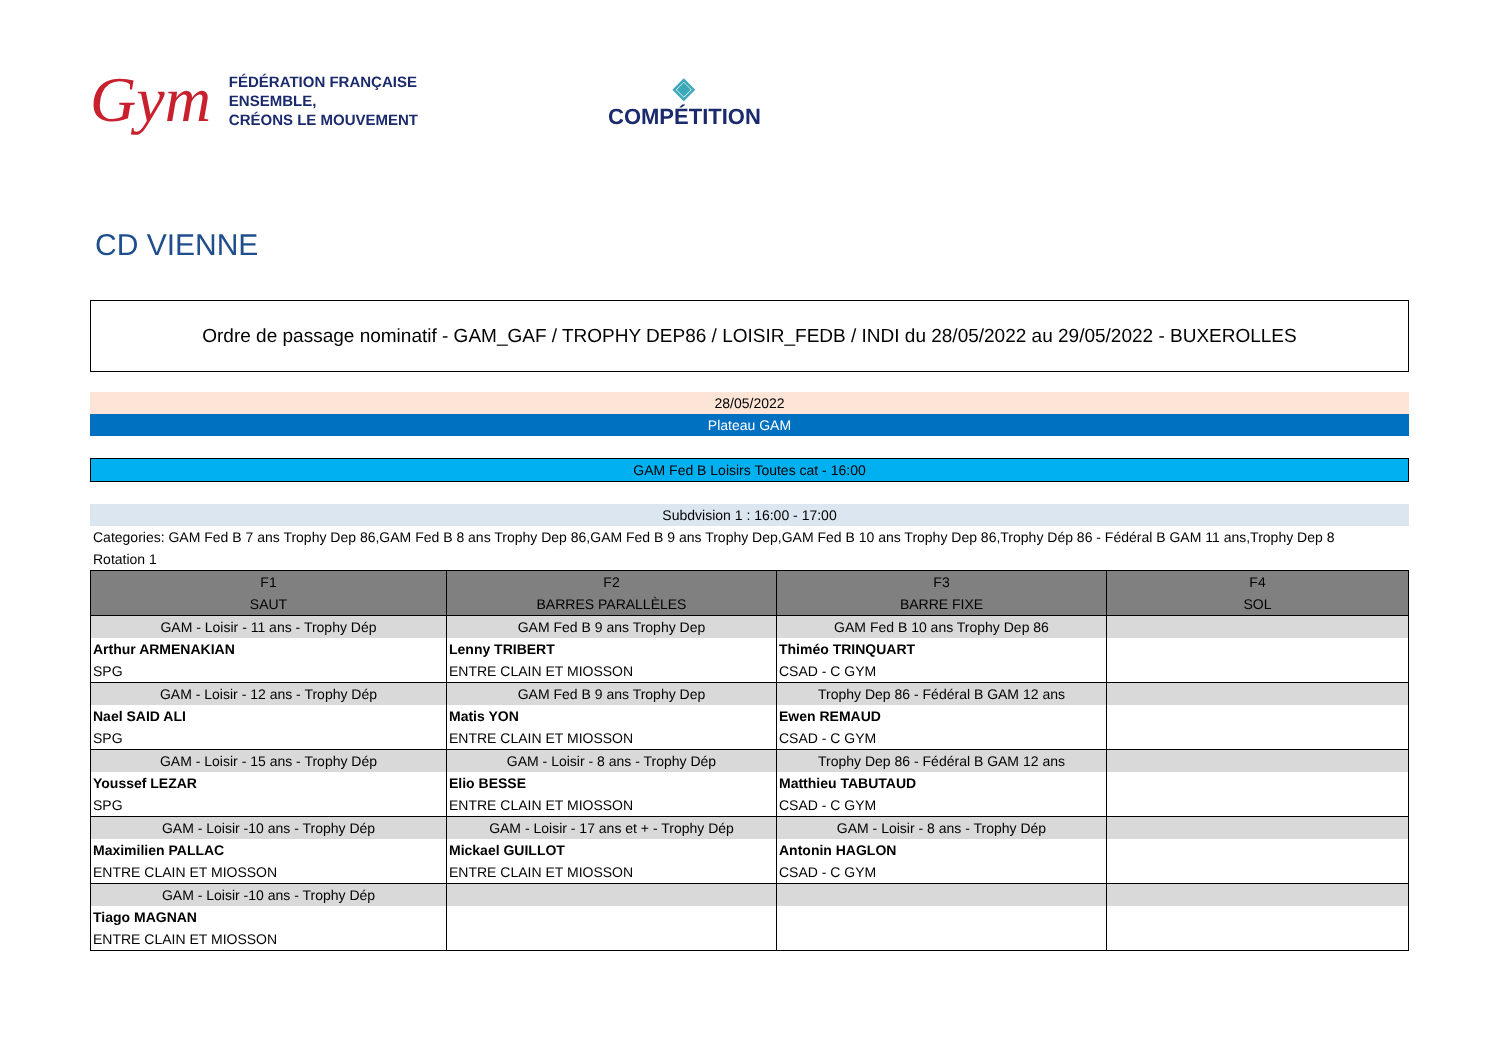Gym
FÉDÉRATION FRANÇAISE
ENSEMBLE,
CRÉONS LE MOUVEMENT
◈
COMPÉTITION
CD VIENNE
Ordre de passage nominatif - GAM_GAF / TROPHY DEP86 / LOISIR_FEDB / INDI du 28/05/2022 au 29/05/2022 - BUXEROLLES
28/05/2022
Plateau GAM
GAM Fed B Loisirs Toutes cat - 16:00
Subdvision 1 : 16:00 - 17:00
Categories: GAM Fed B 7 ans Trophy Dep 86,GAM Fed B 8 ans Trophy Dep 86,GAM Fed B 9 ans Trophy Dep,GAM Fed B 10 ans Trophy Dep 86,Trophy Dép 86 - Fédéral B GAM 11 ans,Trophy Dep 8
Rotation 1
| F1 | F2 | F3 | F4 |
| SAUT | BARRES PARALLÈLES | BARRE FIXE | SOL |
| GAM - Loisir - 11 ans - Trophy Dép | GAM Fed B 9 ans Trophy Dep | GAM Fed B 10 ans Trophy Dep 86 | |
| Arthur ARMENAKIAN | Lenny TRIBERT | Thiméo TRINQUART | |
| SPG | ENTRE CLAIN ET MIOSSON | CSAD - C GYM | |
| GAM - Loisir - 12 ans - Trophy Dép | GAM Fed B 9 ans Trophy Dep | Trophy Dep 86 - Fédéral B GAM 12 ans | |
| Nael SAID ALI | Matis YON | Ewen REMAUD | |
| SPG | ENTRE CLAIN ET MIOSSON | CSAD - C GYM | |
| GAM - Loisir - 15 ans - Trophy Dép | GAM - Loisir - 8 ans - Trophy Dép | Trophy Dep 86 - Fédéral B GAM 12 ans | |
| Youssef LEZAR | Elio BESSE | Matthieu TABUTAUD | |
| SPG | ENTRE CLAIN ET MIOSSON | CSAD - C GYM | |
| GAM - Loisir -10 ans - Trophy Dép | GAM - Loisir - 17 ans et + - Trophy Dép | GAM - Loisir - 8 ans - Trophy Dép | |
| Maximilien PALLAC | Mickael GUILLOT | Antonin HAGLON | |
| ENTRE CLAIN ET MIOSSON | ENTRE CLAIN ET MIOSSON | CSAD - C GYM | |
| GAM - Loisir -10 ans - Trophy Dép | | | |
| Tiago MAGNAN | | | |
| ENTRE CLAIN ET MIOSSON | | | |